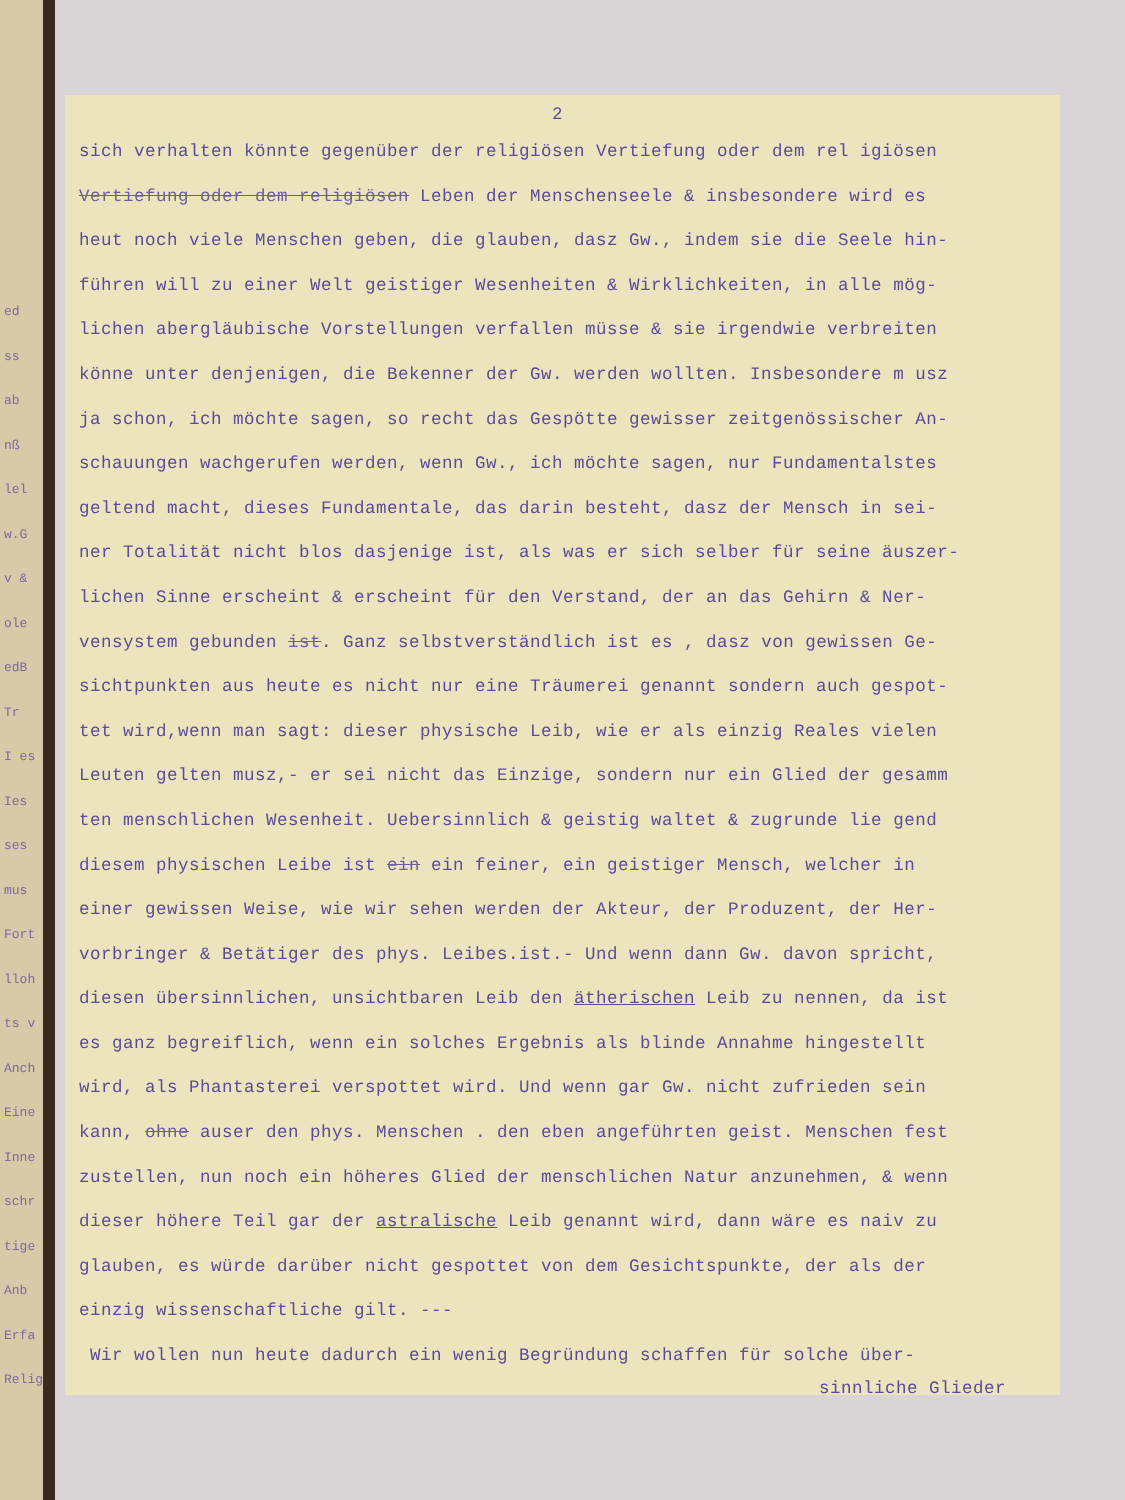ed
ss
ab
nß
lel
w.G
v &
ole
edB
Tr
I es
Ies
ses
mus
Fort
lloh
ts v
Anch
Eine
Inne
schr
tige
Anb
Erfa
Relig
2
sich verhalten könnte gegenüber der religiösen Vertiefung oder dem rel igiösen
Vertiefung oder dem religiösen Leben der Menschenseele & insbesondere wird es
heut noch viele Menschen geben, die glauben, dasz Gw., indem sie die Seele hin-
führen will zu einer Welt geistiger Wesenheiten & Wirklichkeiten, in alle mög-
lichen abergläubische Vorstellungen verfallen müsse & sie irgendwie verbreiten
könne unter denjenigen, die Bekenner der Gw. werden wollten. Insbesondere m usz
ja schon, ich möchte sagen, so recht das Gespötte gewisser zeitgenössischer An-
schauungen wachgerufen werden, wenn Gw., ich möchte sagen, nur Fundamentalstes
geltend macht, dieses Fundamentale, das darin besteht, dasz der Mensch in sei-
ner Totalität nicht blos dasjenige ist, als was er sich selber für seine äuszer-
lichen Sinne erscheint & erscheint für den Verstand, der an das Gehirn & Ner-
vensystem gebunden ist. Ganz selbstverständlich ist es , dasz von gewissen Ge-
sichtpunkten aus heute es nicht nur eine Träumerei genannt sondern auch gespot-
tet wird,wenn man sagt: dieser physische Leib, wie er als einzig Reales vielen
Leuten gelten musz,- er sei nicht das Einzige, sondern nur ein Glied der gesamm
ten menschlichen Wesenheit. Uebersinnlich & geistig waltet & zugrunde lie gend
diesem physischen Leibe ist ein ein feiner, ein geistiger Mensch, welcher in
einer gewissen Weise, wie wir sehen werden der Akteur, der Produzent, der Her-
vorbringer & Betätiger des phys. Leibes.ist.- Und wenn dann Gw. davon spricht,
diesen übersinnlichen, unsichtbaren Leib den ätherischen Leib zu nennen, da ist
es ganz begreiflich, wenn ein solches Ergebnis als blinde Annahme hingestellt
wird, als Phantasterei verspottet wird. Und wenn gar Gw. nicht zufrieden sein
kann, ohne auser den phys. Menschen . den eben angeführten geist. Menschen fest
zustellen, nun noch ein höheres Glied der menschlichen Natur anzunehmen, & wenn
dieser höhere Teil gar der astralische Leib genannt wird, dann wäre es naiv zu
glauben, es würde darüber nicht gespottet von dem Gesichtspunkte, der als der
einzig wissenschaftliche gilt. ---
Wir wollen nun heute dadurch ein wenig Begründung schaffen für solche über-
sinnliche Glieder